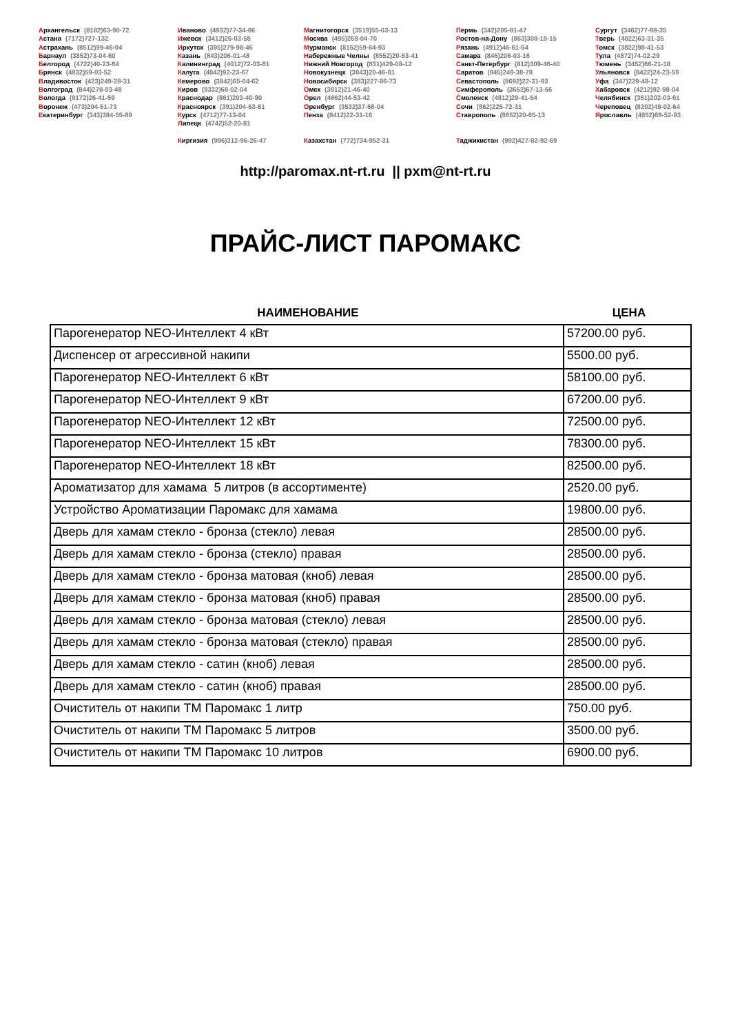Архангельск (8182)63-90-72
Астана (7172)727-132
Астрахань (8512)99-46-04
Барнаул (3852)73-04-60
Белгород (4722)40-23-64
Брянск (4832)59-03-52
Владивосток (423)249-28-31
Волгоград (844)278-03-48
Вологда (8172)26-41-59
Воронеж (473)204-51-73
Екатеринбург (343)384-55-89
Иваново (4932)77-34-06
Ижевск (3412)26-03-58
Иркутск (395)279-98-46
Казань (843)206-01-48
Калининград (4012)72-03-81
Калуга (4842)92-23-67
Кемерово (3842)65-04-62
Киров (8332)68-02-04
Краснодар (861)203-40-90
Красноярск (391)204-63-61
Курск (4712)77-13-04
Липецк (4742)52-20-81
Магнитогорск (3519)55-03-13
Москва (495)268-04-70
Мурманск (8152)59-64-93
Набережные Челны (8552)20-53-41
Нижний Новгород (831)429-08-12
Новокузнецк (3843)20-46-81
Новосибирск (383)227-86-73
Омск (3812)21-46-40
Орел (4862)44-53-42
Оренбург (3532)37-68-04
Пенза (8412)22-31-16
Пермь (342)205-81-47
Ростов-на-Дону (863)308-18-15
Рязань (4912)46-61-64
Самара (846)206-03-16
Санкт-Петербург (812)309-46-40
Саратов (845)249-38-78
Севастополь (8692)22-31-93
Симферополь (3652)67-13-56
Смоленск (4812)29-41-54
Сочи (862)225-72-31
Ставрополь (8652)20-65-13
Сургут (3462)77-98-35
Тверь (4822)63-31-35
Томск (3822)98-41-53
Тула (4872)74-02-29
Тюмень (3452)66-21-18
Ульяновск (8422)24-23-59
Уфа (347)229-48-12
Хабаровск (4212)92-98-04
Челябинск (351)202-03-61
Череповец (8202)49-02-64
Ярославль (4852)69-52-93
Киргизия (996)312-96-26-47 Казахстан (772)734-952-31 Таджикистан (992)427-82-92-69
http://paromax.nt-rt.ru || pxm@nt-rt.ru
ПРАЙС-ЛИСТ ПАРОМАКС
НАИМЕНОВАНИЕ ЦЕНА
| Парогенератор NEO-Интеллект 4 кВт | 57200.00 руб. |
| Диспенсер от агрессивной накипи | 5500.00 руб. |
| Парогенератор NEO-Интеллект 6 кВт | 58100.00 руб. |
| Парогенератор NEO-Интеллект 9 кВт | 67200.00 руб. |
| Парогенератор NEO-Интеллект 12 кВт | 72500.00 руб. |
| Парогенератор NEO-Интеллект 15 кВт | 78300.00 руб. |
| Парогенератор NEO-Интеллект 18 кВт | 82500.00 руб. |
| Ароматизатор для хамама 5 литров (в ассортименте) | 2520.00 руб. |
| Устройство Ароматизации Паромакс для хамама | 19800.00 руб. |
| Дверь для хамам стекло - бронза (стекло) левая | 28500.00 руб. |
| Дверь для хамам стекло - бронза (стекло) правая | 28500.00 руб. |
| Дверь для хамам стекло - бронза матовая (кноб) левая | 28500.00 руб. |
| Дверь для хамам стекло - бронза матовая (кноб) правая | 28500.00 руб. |
| Дверь для хамам стекло - бронза матовая (стекло) левая | 28500.00 руб. |
| Дверь для хамам стекло - бронза матовая (стекло) правая | 28500.00 руб. |
| Дверь для хамам стекло - сатин (кноб) левая | 28500.00 руб. |
| Дверь для хамам стекло - сатин (кноб) правая | 28500.00 руб. |
| Очиститель от накипи ТМ Паромакс 1 литр | 750.00 руб. |
| Очиститель от накипи ТМ Паромакс 5 литров | 3500.00 руб. |
| Очиститель от накипи ТМ Паромакс 10 литров | 6900.00 руб. |